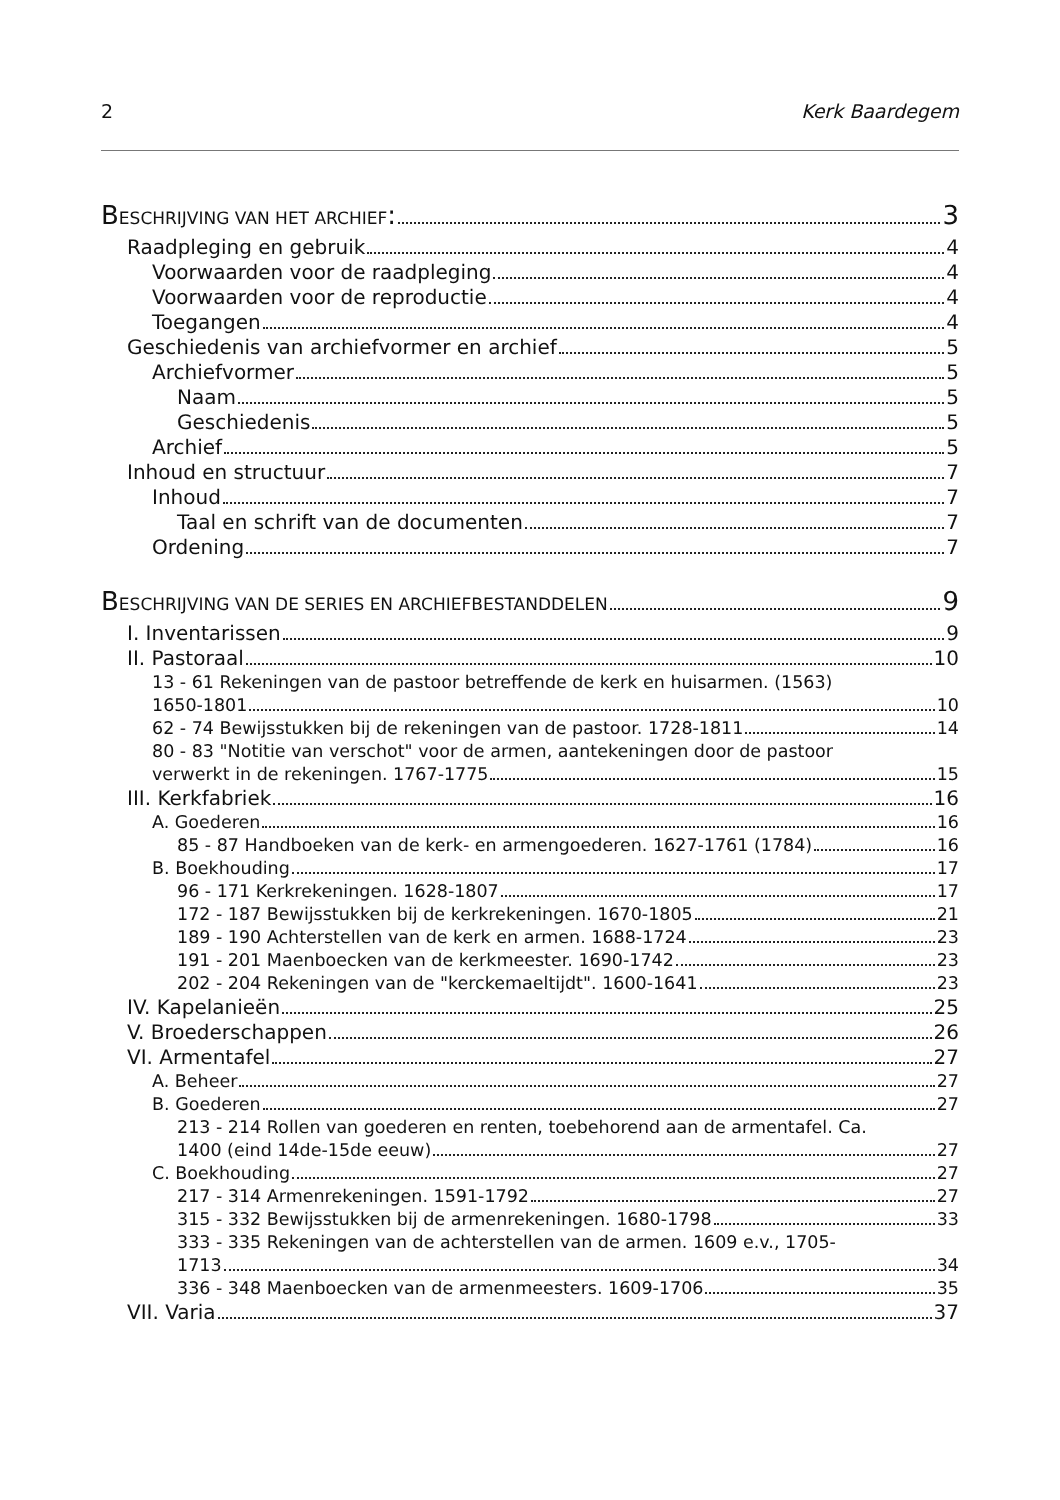2 Kerk Baardegem
BESCHRIJVING VAN HET ARCHIEF: 3
Raadpleging en gebruik 4
Voorwaarden voor de raadpleging 4
Voorwaarden voor de reproductie 4
Toegangen 4
Geschiedenis van archiefvormer en archief 5
Archiefvormer 5
Naam 5
Geschiedenis 5
Archief 5
Inhoud en structuur 7
Inhoud 7
Taal en schrift van de documenten 7
Ordening 7
BESCHRIJVING VAN DE SERIES EN ARCHIEFBESTANDDELEN 9
I. Inventarissen 9
II. Pastoraal 10
13 - 61 Rekeningen van de pastoor betreffende de kerk en huisarmen. (1563)
1650-1801 10
62 - 74 Bewijsstukken bij de rekeningen van de pastoor. 1728-1811 14
80 - 83 "Notitie van verschot" voor de armen, aantekeningen door de pastoor
verwerkt in de rekeningen. 1767-1775 15
III. Kerkfabriek 16
A. Goederen 16
85 - 87 Handboeken van de kerk- en armengoederen. 1627-1761 (1784) 16
B. Boekhouding 17
96 - 171 Kerkrekeningen. 1628-1807 17
172 - 187 Bewijsstukken bij de kerkrekeningen. 1670-1805 21
189 - 190 Achterstellen van de kerk en armen. 1688-1724 23
191 - 201 Maenboecken van de kerkmeester. 1690-1742 23
202 - 204 Rekeningen van de "kerckemaeltijdt". 1600-1641 23
IV. Kapelanieën 25
V. Broederschappen 26
VI. Armentafel 27
A. Beheer 27
B. Goederen 27
213 - 214 Rollen van goederen en renten, toebehorend aan de armentafel. Ca.
1400 (eind 14de-15de eeuw) 27
C. Boekhouding 27
217 - 314 Armenrekeningen. 1591-1792 27
315 - 332 Bewijsstukken bij de armenrekeningen. 1680-1798 33
333 - 335 Rekeningen van de achterstellen van de armen. 1609 e.v., 1705-
1713 34
336 - 348 Maenboecken van de armenmeesters. 1609-1706 35
VII. Varia 37